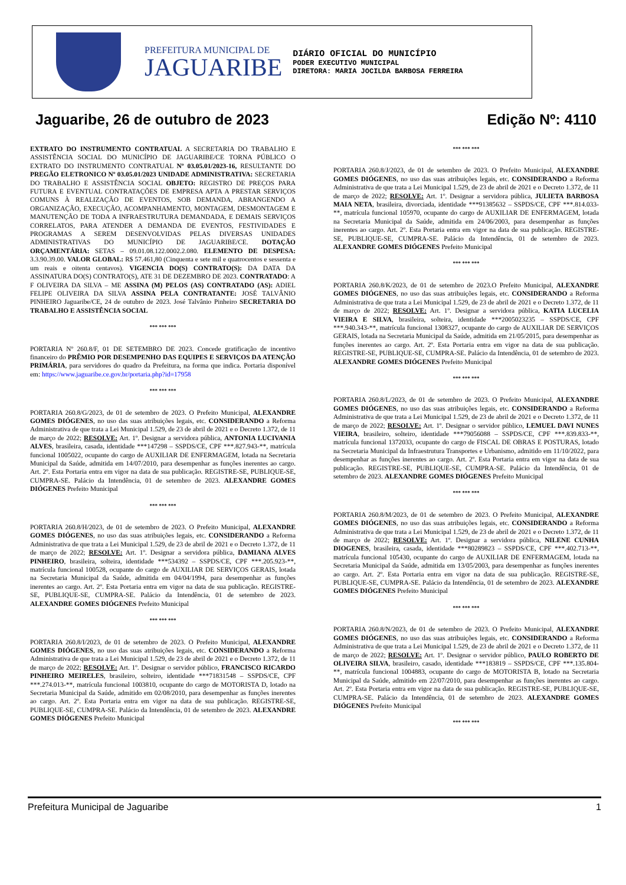PREFEITURA MUNICIPAL DE
JAGUARIBE
DIÁRIO OFICIAL DO MUNICÍPIO
PODER EXECUTIVO MUNICIPAL
DIRETORA: MARIA JOCILDA BARBOSA FERREIRA
Jaguaribe, 26 de outubro de 2023 Edição Nº: 4110
EXTRATO DO INSTRUMENTO CONTRATUAL A SECRETARIA DO TRABALHO E ASSISTÊNCIA SOCIAL DO MUNICÍPIO DE JAGUARIBE/CE TORNA PÚBLICO O EXTRATO DO INSTRUMENTO CONTRATUAL Nº 03.05.01/2023-16, RESULTANTE DO PREGÃO ELETRONICO Nº 03.05.01/2023 UNIDADE ADMINISTRATIVA: SECRETARIA DO TRABALHO E ASSISTÊNCIA SOCIAL OBJETO: REGISTRO DE PREÇOS PARA FUTURA E EVENTUAL CONTRATAÇÕES DE EMPRESA APTA A PRESTAR SERVIÇOS COMUNS À REALIZAÇÃO DE EVENTOS, SOB DEMANDA, ABRANGENDO A ORGANIZAÇÃO, EXECUÇÃO, ACOMPANHAMENTO, MONTAGEM, DESMONTAGEM E MANUTENÇÃO DE TODA A INFRAESTRUTURA DEMANDADA, E DEMAIS SERVIÇOS CORRELATOS, PARA ATENDER A DEMANDA DE EVENTOS, FESTIVIDADES E PROGRAMAS A SEREM DESENVOLVIDAS PELAS DIVERSAS UNIDADES ADMINISTRATIVAS DO MUNICÍPIO DE JAGUARIBE/CE. DOTAÇÃO ORÇAMENTÁRIA: SETAS – 09.01.08.122.0002.2.080. ELEMENTO DE DESPESA: 3.3.90.39.00. VALOR GLOBAL: R$ 57.461,80 (Cinquenta e sete mil e quatrocentos e sessenta e um reais e oitenta centavos). VIGENCIA DO(S) CONTRATO(S): DA DATA DA ASSINATURA DO(S) CONTRATO(S), ATE 31 DE DEZEMBRO DE 2023. CONTRATADO: A F OLIVEIRA DA SILVA – ME ASSINA (M) PELOS (AS) CONTRATADO (AS): ADIEL FELIPE OLIVEIRA DA SILVA ASSINA PELA CONTRATANTE: JOSÉ TALVÂNIO PINHEIRO Jaguaribe/CE, 24 de outubro de 2023. José Talvânio Pinheiro SECRETARIA DO TRABALHO E ASSISTÊNCIA SOCIAL
*** *** ***
PORTARIA Nº 260.8/F, 01 DE SETEMBRO DE 2023. Concede gratificação de incentivo financeiro do PRÊMIO POR DESEMPENHO DAS EQUIPES E SERVIÇOS DA ATENÇÃO PRIMÁRIA, para servidores do quadro da Prefeitura, na forma que indica. Portaria disponível em: https://www.jaguaribe.ce.gov.br/portaria.php?id=17958
*** *** ***
PORTARIA 260.8/G/2023, de 01 de setembro de 2023. O Prefeito Municipal, ALEXANDRE GOMES DIÓGENES, no uso das suas atribuições legais, etc. CONSIDERANDO a Reforma Administrativa de que trata a Lei Municipal 1.529, de 23 de abril de 2021 e o Decreto 1.372, de 11 de março de 2022; RESOLVE: Art. 1º. Designar a servidora pública, ANTONIA LUCIVANIA ALVES, brasileira, casada, identidade ***147298 – SSPDS/CE, CPF ***.827.943-**, matrícula funcional 1005022, ocupante do cargo de AUXILIAR DE ENFERMAGEM, lotada na Secretaria Municipal da Saúde, admitida em 14/07/2010, para desempenhar as funções inerentes ao cargo. Art. 2º. Esta Portaria entra em vigor na data de sua publicação. REGISTRE-SE, PUBLIQUE-SE, CUMPRA-SE. Palácio da Intendência, 01 de setembro de 2023. ALEXANDRE GOMES DIÓGENES Prefeito Municipal
*** *** ***
PORTARIA 260.8/H/2023, de 01 de setembro de 2023. O Prefeito Municipal, ALEXANDRE GOMES DIÓGENES, no uso das suas atribuições legais, etc. CONSIDERANDO a Reforma Administrativa de que trata a Lei Municipal 1.529, de 23 de abril de 2021 e o Decreto 1.372, de 11 de março de 2022; RESOLVE: Art. 1º. Designar a servidora pública, DAMIANA ALVES PINHEIRO, brasileira, solteira, identidade ***534392 – SSPDS/CE, CPF ***.205.923-**, matrícula funcional 100528, ocupante do cargo de AUXILIAR DE SERVIÇOS GERAIS, lotada na Secretaria Municipal da Saúde, admitida em 04/04/1994, para desempenhar as funções inerentes ao cargo. Art. 2º. Esta Portaria entra em vigor na data de sua publicação. REGISTRE-SE, PUBLIQUE-SE, CUMPRA-SE. Palácio da Intendência, 01 de setembro de 2023. ALEXANDRE GOMES DIÓGENES Prefeito Municipal
*** *** ***
PORTARIA 260.8/I/2023, de 01 de setembro de 2023. O Prefeito Municipal, ALEXANDRE GOMES DIÓGENES, no uso das suas atribuições legais, etc. CONSIDERANDO a Reforma Administrativa de que trata a Lei Municipal 1.529, de 23 de abril de 2021 e o Decreto 1.372, de 11 de março de 2022; RESOLVE: Art. 1º. Designar o servidor público, FRANCISCO RICARDO PINHEIRO MEIRELES, brasileiro, solteiro, identidade ***71831548 – SSPDS/CE, CPF ***.274.013-**, matrícula funcional 1003810, ocupante do cargo de MOTORISTA D, lotado na Secretaria Municipal da Saúde, admitido em 02/08/2010, para desempenhar as funções inerentes ao cargo. Art. 2º. Esta Portaria entra em vigor na data de sua publicação. REGISTRE-SE, PUBLIQUE-SE, CUMPRA-SE. Palácio da Intendência, 01 de setembro de 2023. ALEXANDRE GOMES DIÓGENES Prefeito Municipal
*** *** ***
PORTARIA 260.8/J/2023, de 01 de setembro de 2023. O Prefeito Municipal, ALEXANDRE GOMES DIÓGENES, no uso das suas atribuições legais, etc. CONSIDERANDO a Reforma Administrativa de que trata a Lei Municipal 1.529, de 23 de abril de 2021 e o Decreto 1.372, de 11 de março de 2022; RESOLVE: Art. 1º. Designar a servidora pública, JULIETA BARBOSA MAIA NETA, brasileira, divorciada, identidade ***91385632 – SSPDS/CE, CPF ***.814.033-**, matrícula funcional 105970, ocupante do cargo de AUXILIAR DE ENFERMAGEM, lotada na Secretaria Municipal da Saúde, admitida em 24/06/2003, para desempenhar as funções inerentes ao cargo. Art. 2º. Esta Portaria entra em vigor na data de sua publicação. REGISTRE-SE, PUBLIQUE-SE, CUMPRA-SE. Palácio da Intendência, 01 de setembro de 2023. ALEXANDRE GOMES DIÓGENES Prefeito Municipal
*** *** ***
PORTARIA 260.8/K/2023, de 01 de setembro de 2023.O Prefeito Municipal, ALEXANDRE GOMES DIÓGENES, no uso das suas atribuições legais, etc. CONSIDERANDO a Reforma Administrativa de que trata a Lei Municipal 1.529, de 23 de abril de 2021 e o Decreto 1.372, de 11 de março de 2022; RESOLVE: Art. 1º. Designar a servidora pública, KATIA LUCELIA VIEIRA E SILVA, brasileira, solteira, identidade ***2005023235 – SSPDS/CE, CPF ***.940.343-**, matrícula funcional 1308327, ocupante do cargo de AUXILIAR DE SERVIÇOS GERAIS, lotada na Secretaria Municipal da Saúde, admitida em 21/05/2015, para desempenhar as funções inerentes ao cargo. Art. 2º. Esta Portaria entra em vigor na data de sua publicação. REGISTRE-SE, PUBLIQUE-SE, CUMPRA-SE. Palácio da Intendência, 01 de setembro de 2023. ALEXANDRE GOMES DIÓGENES Prefeito Municipal
*** *** ***
PORTARIA 260.8/L/2023, de 01 de setembro de 2023. O Prefeito Municipal, ALEXANDRE GOMES DIÓGENES, no uso das suas atribuições legais, etc. CONSIDERANDO a Reforma Administrativa de que trata a Lei Municipal 1.529, de 23 de abril de 2021 e o Decreto 1.372, de 11 de março de 2022; RESOLVE: Art. 1º. Designar o servidor público, LEMUEL DAVI NUNES VIEIRA, brasileiro, solteiro, identidade ***79056088 – SSPDS/CE, CPF ***.839.833-**, matrícula funcional 1372033, ocupante do cargo de FISCAL DE OBRAS E POSTURAS, lotado na Secretaria Municipal da Infraestrutura Transportes e Urbanismo, admitido em 11/10/2022, para desempenhar as funções inerentes ao cargo. Art. 2º. Esta Portaria entra em vigor na data de sua publicação. REGISTRE-SE, PUBLIQUE-SE, CUMPRA-SE. Palácio da Intendência, 01 de setembro de 2023. ALEXANDRE GOMES DIÓGENES Prefeito Municipal
*** *** ***
PORTARIA 260.8/M/2023, de 01 de setembro de 2023. O Prefeito Municipal, ALEXANDRE GOMES DIÓGENES, no uso das suas atribuições legais, etc. CONSIDERANDO a Reforma Administrativa de que trata a Lei Municipal 1.529, de 23 de abril de 2021 e o Decreto 1.372, de 11 de março de 2022; RESOLVE: Art. 1º. Designar a servidora pública, NILENE CUNHA DIOGENES, brasileira, casada, identidade ***80289823 – SSPDS/CE, CPF ***.402.713-**, matrícula funcional 105430, ocupante do cargo de AUXILIAR DE ENFERMAGEM, lotada na Secretaria Municipal da Saúde, admitida em 13/05/2003, para desempenhar as funções inerentes ao cargo. Art. 2º. Esta Portaria entra em vigor na data de sua publicação. REGISTRE-SE, PUBLIQUE-SE, CUMPRA-SE. Palácio da Intendência, 01 de setembro de 2023. ALEXANDRE GOMES DIÓGENES Prefeito Municipal
*** *** ***
PORTARIA 260.8/N/2023, de 01 de setembro de 2023. O Prefeito Municipal, ALEXANDRE GOMES DIÓGENES, no uso das suas atribuições legais, etc. CONSIDERANDO a Reforma Administrativa de que trata a Lei Municipal 1.529, de 23 de abril de 2021 e o Decreto 1.372, de 11 de março de 2022; RESOLVE: Art. 1º. Designar o servidor público, PAULO ROBERTO DE OLIVEIRA SILVA, brasileiro, casado, identidade ***183819 – SSPDS/CE, CPF ***.135.804-**, matrícula funcional 1004883, ocupante do cargo de MOTORISTA B, lotado na Secretaria Municipal da Saúde, admitido em 22/07/2010, para desempenhar as funções inerentes ao cargo. Art. 2º. Esta Portaria entra em vigor na data de sua publicação. REGISTRE-SE, PUBLIQUE-SE, CUMPRA-SE. Palácio da Intendência, 01 de setembro de 2023. ALEXANDRE GOMES DIÓGENES Prefeito Municipal
*** *** ***
Prefeitura Municipal de Jaguaribe 1